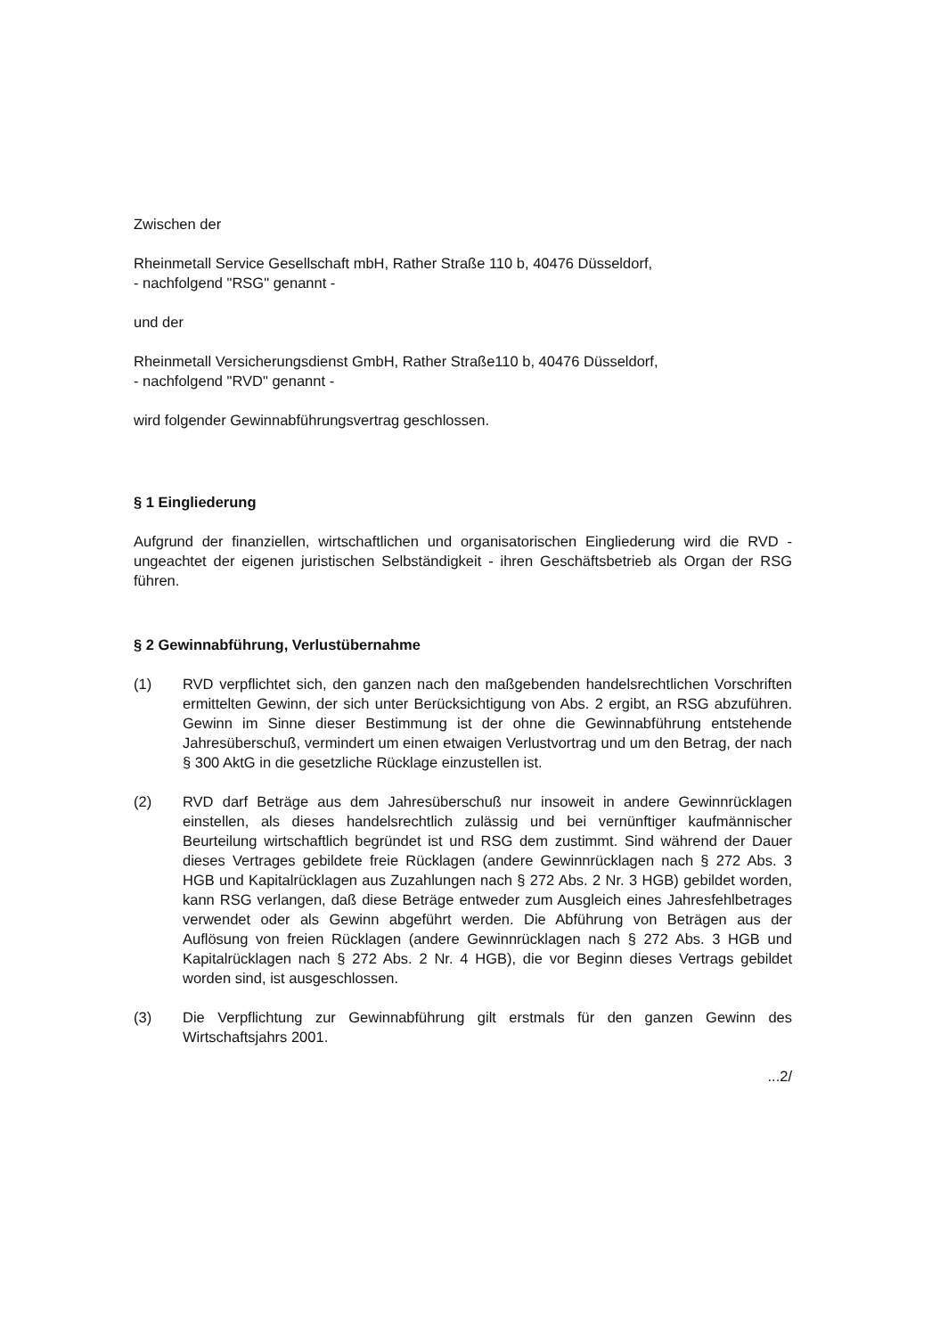Zwischen der
Rheinmetall Service Gesellschaft mbH, Rather Straße 110 b, 40476 Düsseldorf,
- nachfolgend "RSG" genannt -
und der
Rheinmetall Versicherungsdienst GmbH, Rather Straße110 b, 40476 Düsseldorf,
- nachfolgend "RVD" genannt -
wird folgender Gewinnabführungsvertrag geschlossen.
§ 1 Eingliederung
Aufgrund der finanziellen, wirtschaftlichen und organisatorischen Eingliederung wird die RVD - ungeachtet der eigenen juristischen Selbständigkeit - ihren Geschäftsbetrieb als Organ der RSG führen.
§ 2 Gewinnabführung, Verlustübernahme
(1) RVD verpflichtet sich, den ganzen nach den maßgebenden handelsrechtlichen Vorschriften ermittelten Gewinn, der sich unter Berücksichtigung von Abs. 2 ergibt, an RSG abzuführen. Gewinn im Sinne dieser Bestimmung ist der ohne die Gewinnabführung entstehende Jahresüberschuß, vermindert um einen etwaigen Verlustvortrag und um den Betrag, der nach § 300 AktG in die gesetzliche Rücklage einzustellen ist.
(2) RVD darf Beträge aus dem Jahresüberschuß nur insoweit in andere Gewinnrücklagen einstellen, als dieses handelsrechtlich zulässig und bei vernünftiger kaufmännischer Beurteilung wirtschaftlich begründet ist und RSG dem zustimmt. Sind während der Dauer dieses Vertrages gebildete freie Rücklagen (andere Gewinnrücklagen nach § 272 Abs. 3 HGB und Kapitalrücklagen aus Zuzahlungen nach § 272 Abs. 2 Nr. 3 HGB) gebildet worden, kann RSG verlangen, daß diese Beträge entweder zum Ausgleich eines Jahresfehlbetrages verwendet oder als Gewinn abgeführt werden. Die Abführung von Beträgen aus der Auflösung von freien Rücklagen (andere Gewinnrücklagen nach § 272 Abs. 3 HGB und Kapitalrücklagen nach § 272 Abs. 2 Nr. 4 HGB), die vor Beginn dieses Vertrags gebildet worden sind, ist ausgeschlossen.
(3) Die Verpflichtung zur Gewinnabführung gilt erstmals für den ganzen Gewinn des Wirtschaftsjahrs 2001.
...2/